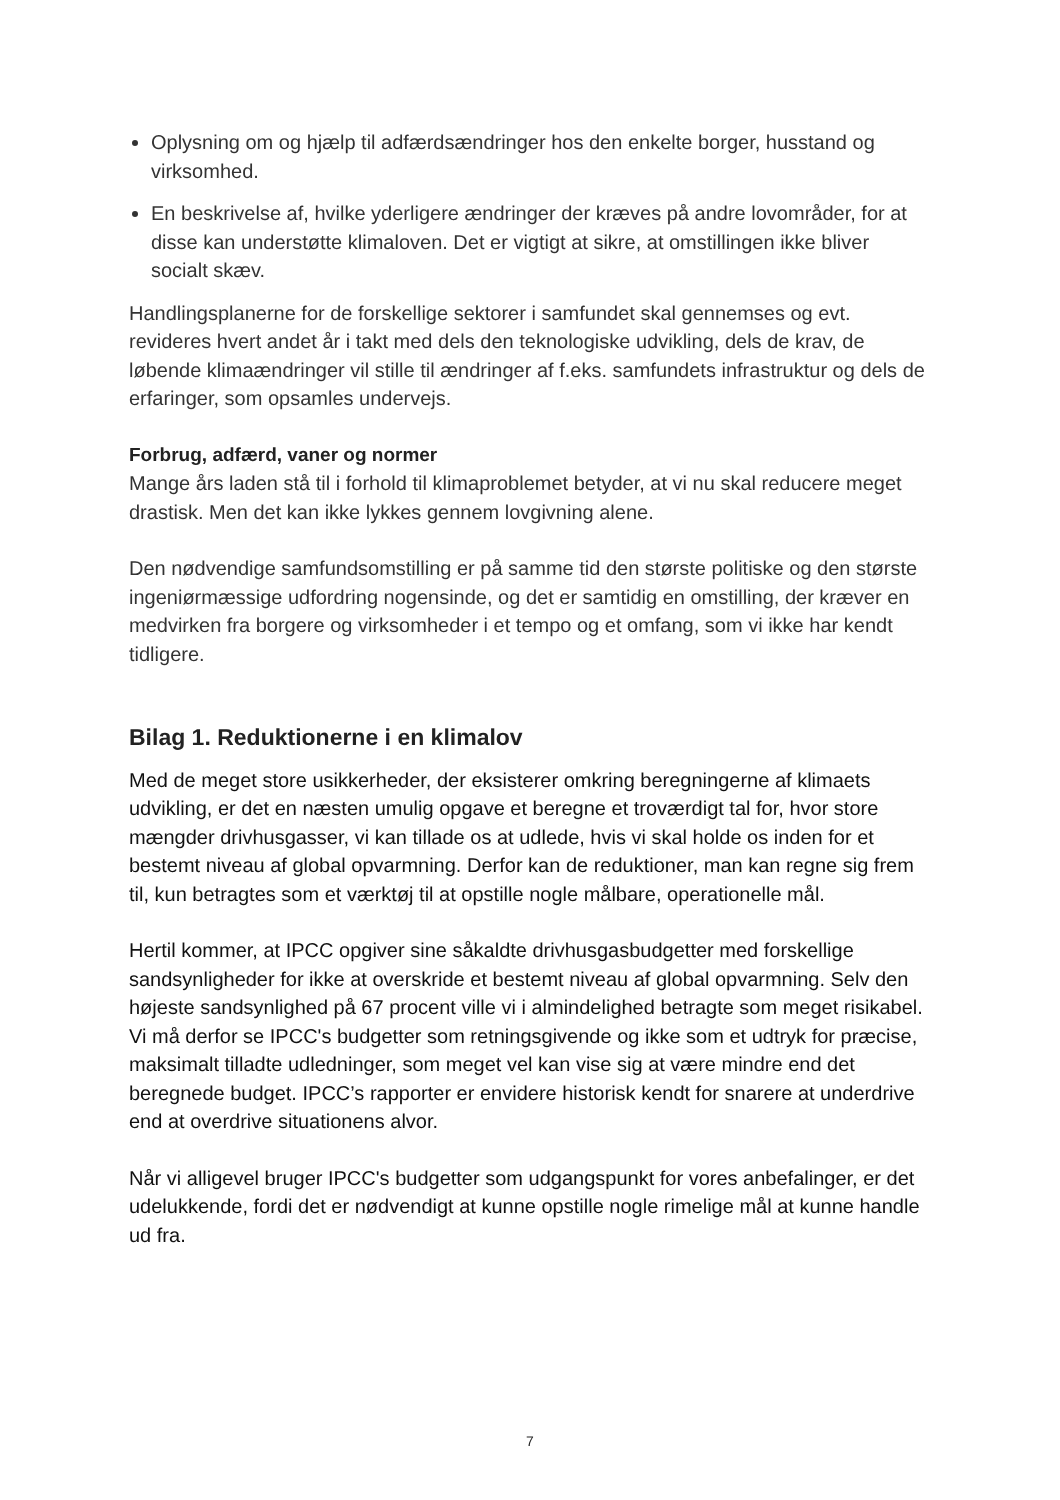Oplysning om og hjælp til adfærdsændringer hos den enkelte borger, husstand og virksomhed.
En beskrivelse af, hvilke yderligere ændringer der kræves på andre lovområder, for at disse kan understøtte klimaloven. Det er vigtigt at sikre, at omstillingen ikke bliver socialt skæv.
Handlingsplanerne for de forskellige sektorer i samfundet skal gennemses og evt. revideres hvert andet år i takt med dels den teknologiske udvikling, dels de krav, de løbende klimaændringer vil stille til ændringer af f.eks. samfundets infrastruktur og dels de erfaringer, som opsamles undervejs.
Forbrug, adfærd, vaner og normer
Mange års laden stå til i forhold til klimaproblemet betyder, at vi nu skal reducere meget drastisk. Men det kan ikke lykkes gennem lovgivning alene.
Den nødvendige samfundsomstilling er på samme tid den største politiske og den største ingeniørmæssige udfordring nogensinde, og det er samtidig en omstilling, der kræver en medvirken fra borgere og virksomheder i et tempo og et omfang, som vi ikke har kendt tidligere.
Bilag 1. Reduktionerne i en klimalov
Med de meget store usikkerheder, der eksisterer omkring beregningerne af klimaets udvikling, er det en næsten umulig opgave et beregne et troværdigt tal for, hvor store mængder drivhusgasser, vi kan tillade os at udlede, hvis vi skal holde os inden for et bestemt niveau af global opvarmning. Derfor kan de reduktioner, man kan regne sig frem til, kun betragtes som et værktøj til at opstille nogle målbare, operationelle mål.
Hertil kommer, at IPCC opgiver sine såkaldte drivhusgasbudgetter med forskellige sandsynligheder for ikke at overskride et bestemt niveau af global opvarmning. Selv den højeste sandsynlighed på 67 procent ville vi i almindelighed betragte som meget risikabel. Vi må derfor se IPCC's budgetter som retningsgivende og ikke som et udtryk for præcise, maksimalt tilladte udledninger, som meget vel kan vise sig at være mindre end det beregnede budget. IPCC’s rapporter er envidere historisk kendt for snarere at underdrive end at overdrive situationens alvor.
Når vi alligevel bruger IPCC's budgetter som udgangspunkt for vores anbefalinger, er det udelukkende, fordi det er nødvendigt at kunne opstille nogle rimelige mål at kunne handle ud fra.
7